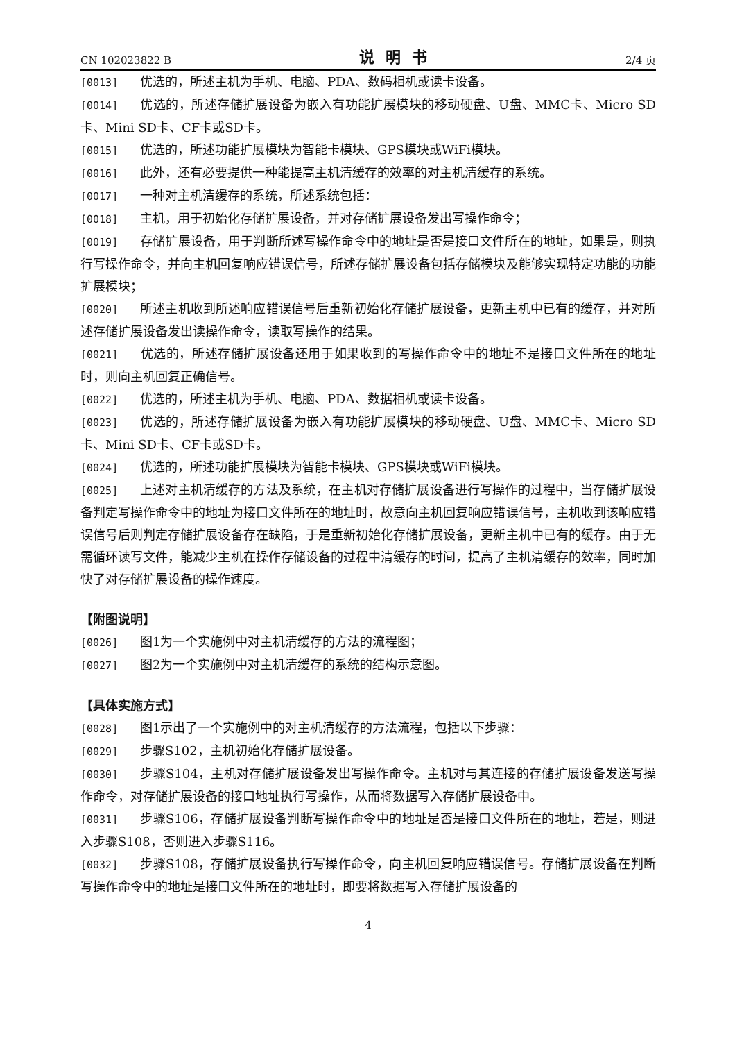CN 102023822 B 说明书 2/4 页
[0013] 优选的，所述主机为手机、电脑、PDA、数码相机或读卡设备。
[0014] 优选的，所述存储扩展设备为嵌入有功能扩展模块的移动硬盘、U盘、MMC卡、Micro SD卡、Mini SD卡、CF卡或SD卡。
[0015] 优选的，所述功能扩展模块为智能卡模块、GPS模块或WiFi模块。
[0016] 此外，还有必要提供一种能提高主机清缓存的效率的对主机清缓存的系统。
[0017] 一种对主机清缓存的系统，所述系统包括：
[0018] 主机，用于初始化存储扩展设备，并对存储扩展设备发出写操作命令；
[0019] 存储扩展设备，用于判断所述写操作命令中的地址是否是接口文件所在的地址，如果是，则执行写操作命令，并向主机回复响应错误信号，所述存储扩展设备包括存储模块及能够实现特定功能的功能扩展模块；
[0020] 所述主机收到所述响应错误信号后重新初始化存储扩展设备，更新主机中已有的缓存，并对所述存储扩展设备发出读操作命令，读取写操作的结果。
[0021] 优选的，所述存储扩展设备还用于如果收到的写操作命令中的地址不是接口文件所在的地址时，则向主机回复正确信号。
[0022] 优选的，所述主机为手机、电脑、PDA、数据相机或读卡设备。
[0023] 优选的，所述存储扩展设备为嵌入有功能扩展模块的移动硬盘、U盘、MMC卡、Micro SD卡、Mini SD卡、CF卡或SD卡。
[0024] 优选的，所述功能扩展模块为智能卡模块、GPS模块或WiFi模块。
[0025] 上述对主机清缓存的方法及系统，在主机对存储扩展设备进行写操作的过程中，当存储扩展设备判定写操作命令中的地址为接口文件所在的地址时，故意向主机回复响应错误信号，主机收到该响应错误信号后则判定存储扩展设备存在缺陷，于是重新初始化存储扩展设备，更新主机中已有的缓存。由于无需循环读写文件，能减少主机在操作存储设备的过程中清缓存的时间，提高了主机清缓存的效率，同时加快了对存储扩展设备的操作速度。
【附图说明】
[0026] 图1为一个实施例中对主机清缓存的方法的流程图；
[0027] 图2为一个实施例中对主机清缓存的系统的结构示意图。
【具体实施方式】
[0028] 图1示出了一个实施例中的对主机清缓存的方法流程，包括以下步骤：
[0029] 步骤S102，主机初始化存储扩展设备。
[0030] 步骤S104，主机对存储扩展设备发出写操作命令。主机对与其连接的存储扩展设备发送写操作命令，对存储扩展设备的接口地址执行写操作，从而将数据写入存储扩展设备中。
[0031] 步骤S106，存储扩展设备判断写操作命令中的地址是否是接口文件所在的地址，若是，则进入步骤S108，否则进入步骤S116。
[0032] 步骤S108，存储扩展设备执行写操作命令，向主机回复响应错误信号。存储扩展设备在判断写操作命令中的地址是接口文件所在的地址时，即要将数据写入存储扩展设备的
4